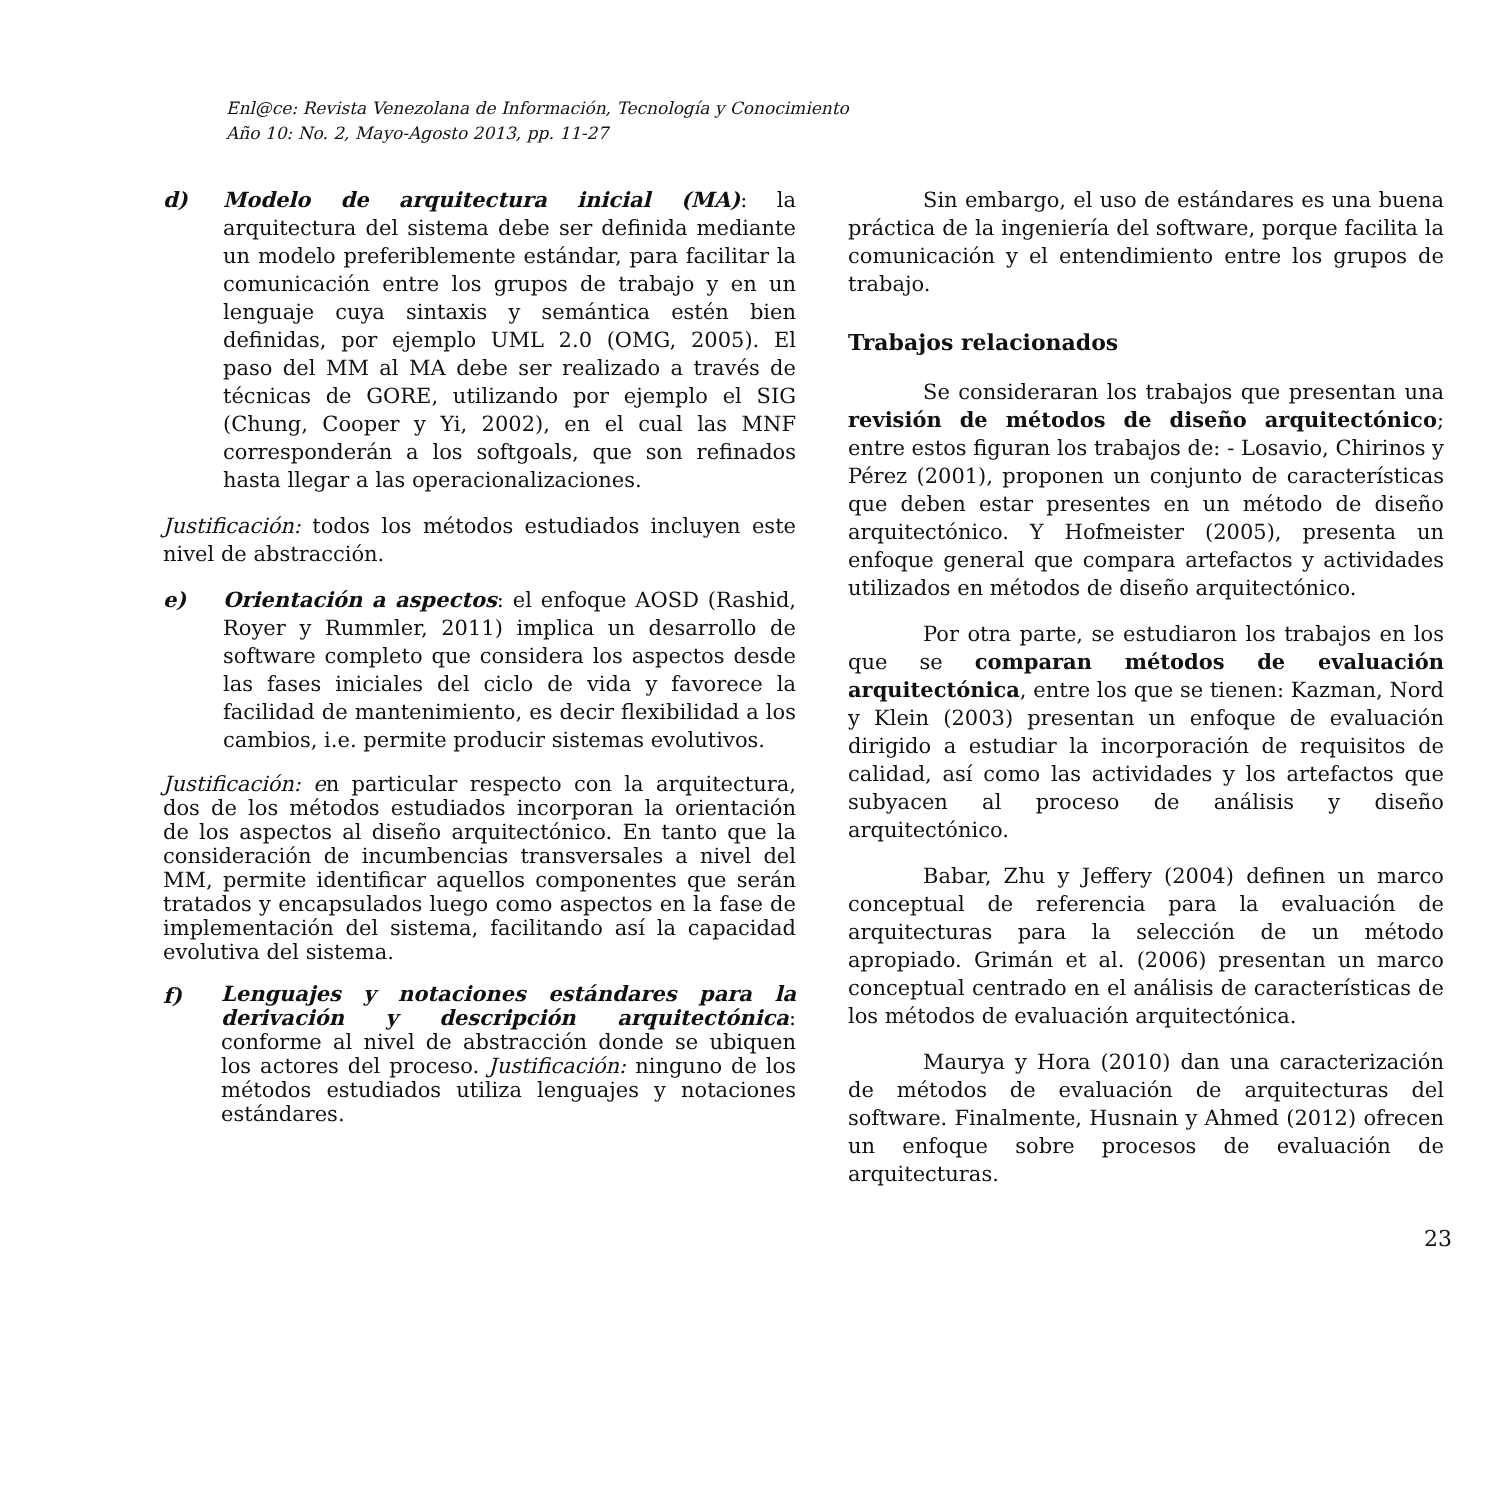Enl@ce: Revista Venezolana de Información, Tecnología y Conocimiento
Año 10: No. 2, Mayo-Agosto 2013, pp. 11-27
d) Modelo de arquitectura inicial (MA): la arquitectura del sistema debe ser definida mediante un modelo preferiblemente estándar, para facilitar la comunicación entre los grupos de trabajo y en un lenguaje cuya sintaxis y semántica estén bien definidas, por ejemplo UML 2.0 (OMG, 2005). El paso del MM al MA debe ser realizado a través de técnicas de GORE, utilizando por ejemplo el SIG (Chung, Cooper y Yi, 2002), en el cual las MNF corresponderán a los softgoals, que son refinados hasta llegar a las operacionalizaciones.
Justificación: todos los métodos estudiados incluyen este nivel de abstracción.
e) Orientación a aspectos: el enfoque AOSD (Rashid, Royer y Rummler, 2011) implica un desarrollo de software completo que considera los aspectos desde las fases iniciales del ciclo de vida y favorece la facilidad de mantenimiento, es decir flexibilidad a los cambios, i.e. permite producir sistemas evolutivos.
Justificación: en particular respecto con la arquitectura, dos de los métodos estudiados incorporan la orientación de los aspectos al diseño arquitectónico. En tanto que la consideración de incumbencias transversales a nivel del MM, permite identificar aquellos componentes que serán tratados y encapsulados luego como aspectos en la fase de implementación del sistema, facilitando así la capacidad evolutiva del sistema.
f)
Lenguajes y notaciones estándares para la derivación y descripción arquitectónica: conforme al nivel de abstracción donde se ubiquen los actores del proceso. Justificación: ninguno de los métodos estudiados utiliza lenguajes y notaciones estándares.
Sin embargo, el uso de estándares es una buena práctica de la ingeniería del software, porque facilita la comunicación y el entendimiento entre los grupos de trabajo.
Trabajos relacionados
Se consideraran los trabajos que presentan una revisión de métodos de diseño arquitectónico; entre estos figuran los trabajos de: - Losavio, Chirinos y Pérez (2001), proponen un conjunto de características que deben estar presentes en un método de diseño arquitectónico. Y Hofmeister (2005), presenta un enfoque general que compara artefactos y actividades utilizados en métodos de diseño arquitectónico.
Por otra parte, se estudiaron los trabajos en los que se comparan métodos de evaluación arquitectónica, entre los que se tienen: Kazman, Nord y Klein (2003) presentan un enfoque de evaluación dirigido a estudiar la incorporación de requisitos de calidad, así como las actividades y los artefactos que subyacen al proceso de análisis y diseño arquitectónico.
Babar, Zhu y Jeffery (2004) definen un marco conceptual de referencia para la evaluación de arquitecturas para la selección de un método apropiado. Grimán et al. (2006) presentan un marco conceptual centrado en el análisis de características de los métodos de evaluación arquitectónica.
Maurya y Hora (2010) dan una caracterización de métodos de evaluación de arquitecturas del software. Finalmente, Husnain y Ahmed (2012) ofrecen un enfoque sobre procesos de evaluación de arquitecturas.
23